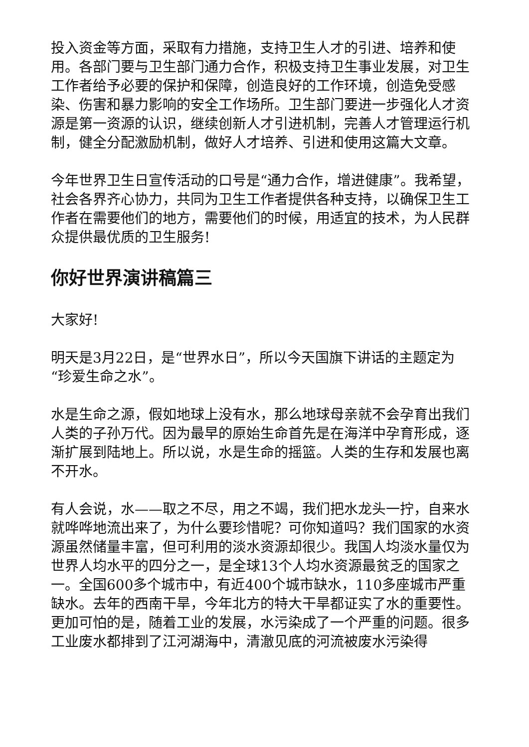投入资金等方面，采取有力措施，支持卫生人才的引进、培养和使用。各部门要与卫生部门通力合作，积极支持卫生事业发展，对卫生工作者给予必要的保护和保障，创造良好的工作环境，创造免受感染、伤害和暴力影响的安全工作场所。卫生部门要进一步强化人才资源是第一资源的认识，继续创新人才引进机制，完善人才管理运行机制，健全分配激励机制，做好人才培养、引进和使用这篇大文章。
今年世界卫生日宣传活动的口号是“通力合作，增进健康”。我希望，社会各界齐心协力，共同为卫生工作者提供各种支持，以确保卫生工作者在需要他们的地方，需要他们的时候，用适宜的技术，为人民群众提供最优质的卫生服务!
你好世界演讲稿篇三
大家好!
明天是3月22日，是“世界水日”，所以今天国旗下讲话的主题定为“珍爱生命之水”。
水是生命之源，假如地球上没有水，那么地球母亲就不会孕育出我们人类的子孙万代。因为最早的原始生命首先是在海洋中孕育形成，逐渐扩展到陆地上。所以说，水是生命的摇篮。人类的生存和发展也离不开水。
有人会说，水——取之不尽，用之不竭，我们把水龙头一拧，自来水就哗哗地流出来了，为什么要珍惜呢？可你知道吗？我们国家的水资源虽然储量丰富，但可利用的淡水资源却很少。我国人均淡水量仅为世界人均水平的四分之一，是全球13个人均水资源最贫乏的国家之一。全国600多个城市中，有近400个城市缺水，110多座城市严重缺水。去年的西南干旱，今年北方的特大干旱都证实了水的重要性。更加可怕的是，随着工业的发展，水污染成了一个严重的问题。很多工业废水都排到了江河湖海中，清澈见底的河流被废水污染得